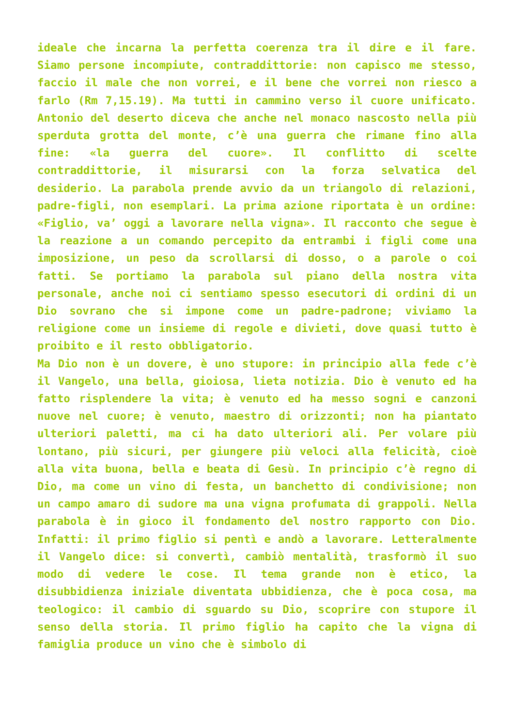ideale che incarna la perfetta coerenza tra il dire e il fare. Siamo persone incompiute, contraddittorie: non capisco me stesso, faccio il male che non vorrei, e il bene che vorrei non riesco a farlo (Rm 7,15.19). Ma tutti in cammino verso il cuore unificato. Antonio del deserto diceva che anche nel monaco nascosto nella più sperduta grotta del monte, c’è una guerra che rimane fino alla fine: «la guerra del cuore». Il conflitto di scelte contraddittorie, il misurarsi con la forza selvatica del desiderio. La parabola prende avvio da un triangolo di relazioni, padre-figli, non esemplari. La prima azione riportata è un ordine: «Figlio, va’ oggi a lavorare nella vigna». Il racconto che segue è la reazione a un comando percepito da entrambi i figli come una imposizione, un peso da scrollarsi di dosso, o a parole o coi fatti. Se portiamo la parabola sul piano della nostra vita personale, anche noi ci sentiamo spesso esecutori di ordini di un Dio sovrano che si impone come un padre-padrone; viviamo la religione come un insieme di regole e divieti, dove quasi tutto è proibito e il resto obbligatorio.
Ma Dio non è un dovere, è uno stupore: in principio alla fede c’è il Vangelo, una bella, gioiosa, lieta notizia. Dio è venuto ed ha fatto risplendere la vita; è venuto ed ha messo sogni e canzoni nuove nel cuore; è venuto, maestro di orizzonti; non ha piantato ulteriori paletti, ma ci ha dato ulteriori ali. Per volare più lontano, più sicuri, per giungere più veloci alla felicità, cioè alla vita buona, bella e beata di Gesù. In principio c’è regno di Dio, ma come un vino di festa, un banchetto di condivisione; non un campo amaro di sudore ma una vigna profumata di grappoli. Nella parabola è in gioco il fondamento del nostro rapporto con Dio. Infatti: il primo figlio si pentì e andò a lavorare. Letteralmente il Vangelo dice: si convertì, cambiò mentalità, trasformò il suo modo di vedere le cose. Il tema grande non è etico, la disubbidienza iniziale diventata ubbidienza, che è poca cosa, ma teologico: il cambio di sguardo su Dio, scoprire con stupore il senso della storia. Il primo figlio ha capito che la vigna di famiglia produce un vino che è simbolo di